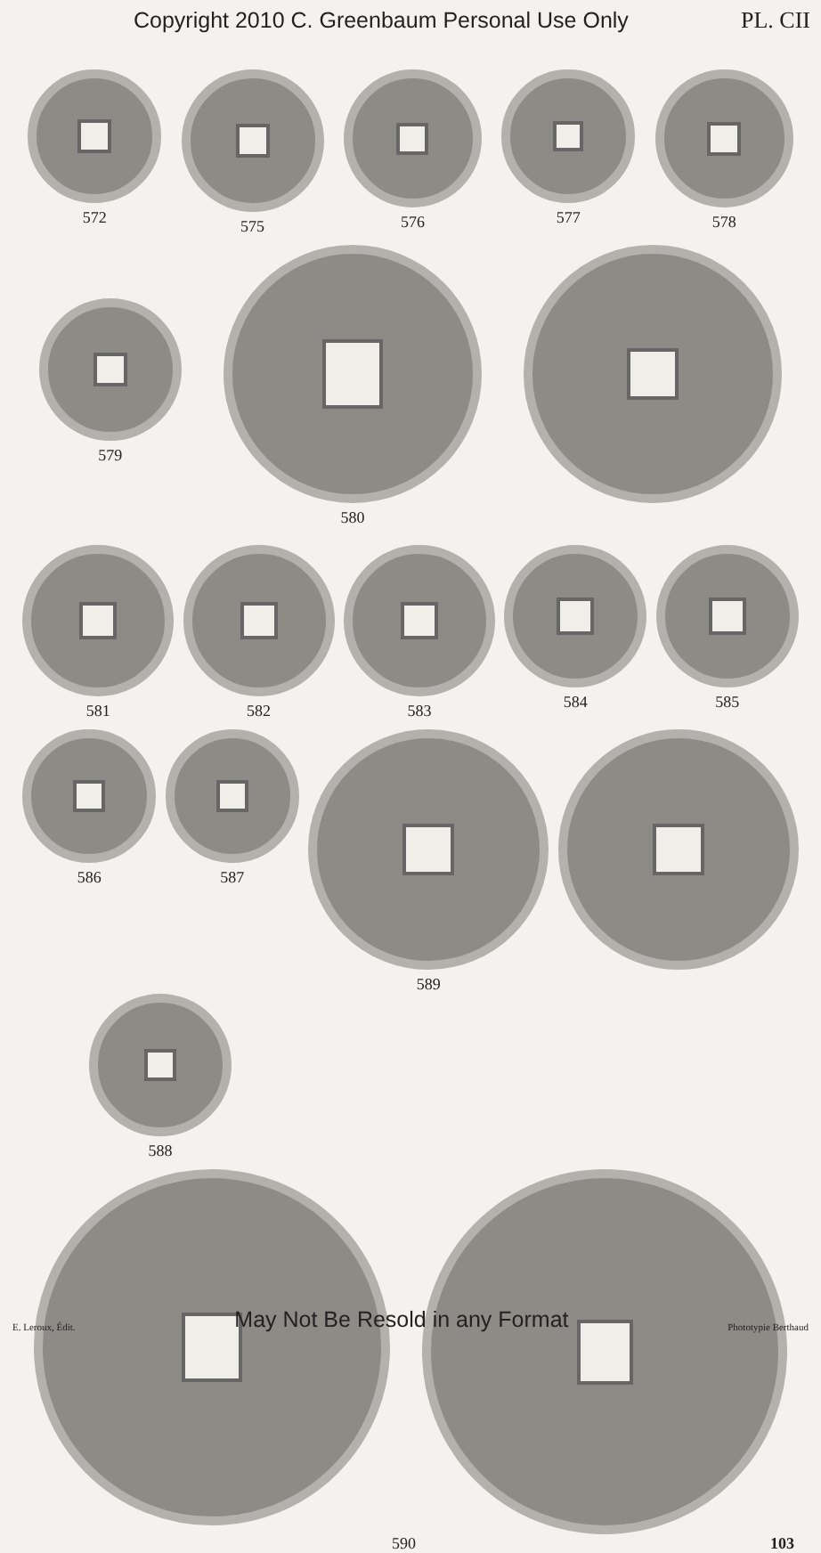Copyright 2010 C. Greenbaum Personal Use Only PL. CII
572 575 576 577 578
579
580
581 582 583 584 585
586 587 589
588
590 103
E. Leroux, Édit. May Not Be Resold in any Format Phototypie Berthaud